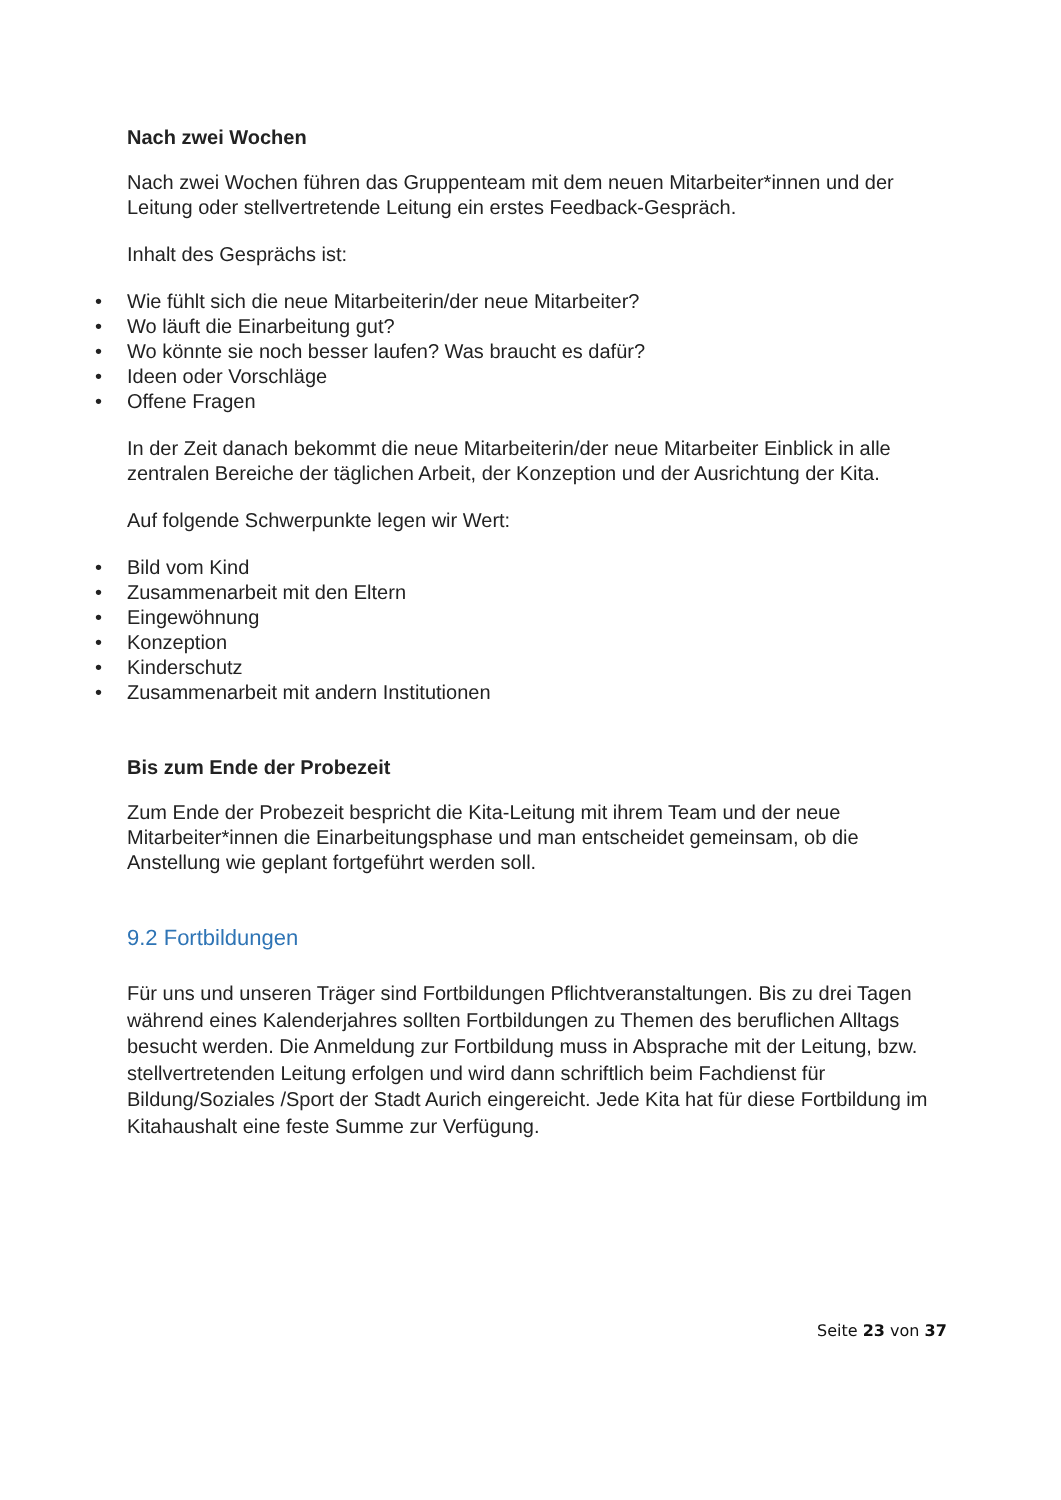Nach zwei Wochen
Nach zwei Wochen führen das Gruppenteam mit dem neuen Mitarbeiter*innen und der Leitung oder stellvertretende Leitung ein erstes Feedback-Gespräch.
Inhalt des Gesprächs ist:
• Wie fühlt sich die neue Mitarbeiterin/der neue Mitarbeiter?
• Wo läuft die Einarbeitung gut?
• Wo könnte sie noch besser laufen? Was braucht es dafür?
• Ideen oder Vorschläge
• Offene Fragen
In der Zeit danach bekommt die neue Mitarbeiterin/der neue Mitarbeiter Einblick in alle zentralen Bereiche der täglichen Arbeit, der Konzeption und der Ausrichtung der Kita.
Auf folgende Schwerpunkte legen wir Wert:
• Bild vom Kind
• Zusammenarbeit mit den Eltern
• Eingewöhnung
• Konzeption
• Kinderschutz
• Zusammenarbeit mit andern Institutionen
Bis zum Ende der Probezeit
Zum Ende der Probezeit bespricht die Kita-Leitung mit ihrem Team und der neue Mitarbeiter*innen die Einarbeitungsphase und man entscheidet gemeinsam, ob die Anstellung wie geplant fortgeführt werden soll.
9.2 Fortbildungen
Für uns und unseren Träger sind Fortbildungen Pflichtveranstaltungen. Bis zu drei Tagen während eines Kalenderjahres sollten Fortbildungen zu Themen des beruflichen Alltags besucht werden. Die Anmeldung zur Fortbildung muss in Absprache mit der Leitung, bzw. stellvertretenden Leitung erfolgen und wird dann schriftlich beim Fachdienst für Bildung/Soziales /Sport der Stadt Aurich eingereicht. Jede Kita hat für diese Fortbildung im Kitahaushalt eine feste Summe zur Verfügung.
Seite 23 von 37